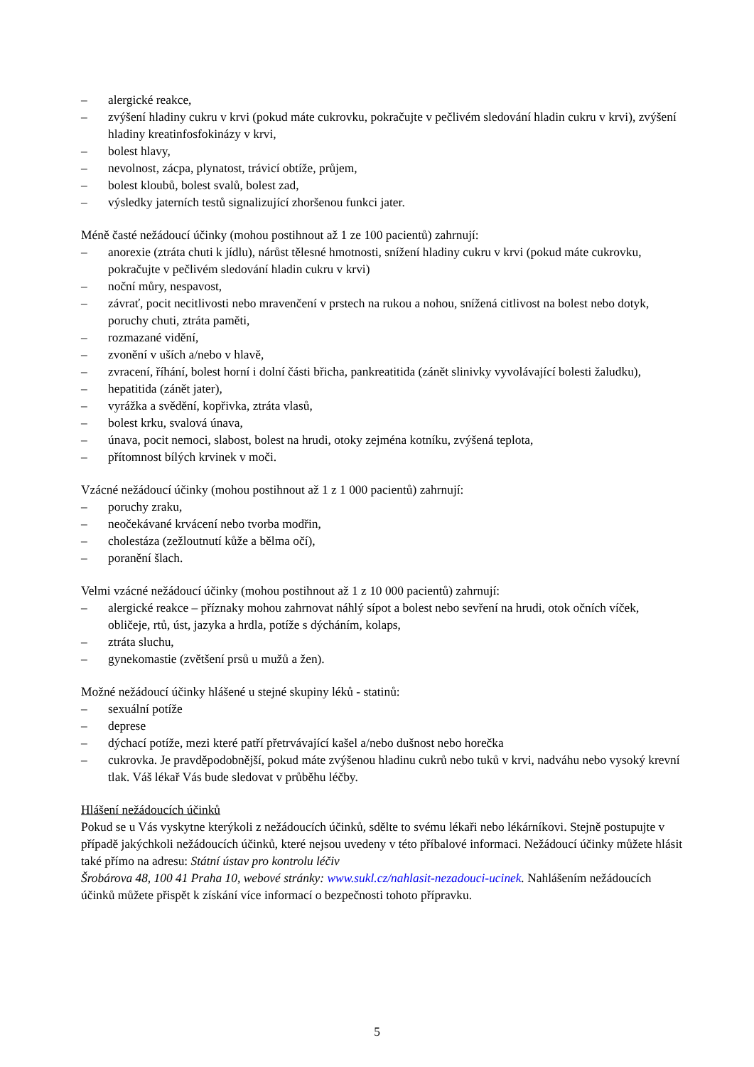– alergické reakce,
– zvýšení hladiny cukru v krvi (pokud máte cukrovku, pokračujte v pečlivém sledování hladin cukru v krvi), zvýšení hladiny kreatinfosfokinázy v krvi,
– bolest hlavy,
– nevolnost, zácpa, plynatost, trávicí obtíže, průjem,
– bolest kloubů, bolest svalů, bolest zad,
– výsledky jaterních testů signalizující zhoršenou funkci jater.
Méně časté nežádoucí účinky (mohou postihnout až 1 ze 100 pacientů) zahrnují:
– anorexie (ztráta chuti k jídlu), nárůst tělesné hmotnosti, snížení hladiny cukru v krvi (pokud máte cukrovku, pokračujte v pečlivém sledování hladin cukru v krvi)
– noční můry, nespavost,
– závrať, pocit necitlivosti nebo mravenčení v prstech na rukou a nohou, snížená citlivost na bolest nebo dotyk, poruchy chuti, ztráta paměti,
– rozmazané vidění,
– zvonění v uších a/nebo v hlavě,
– zvracení, říhání, bolest horní i dolní části břicha, pankreatitida (zánět slinivky vyvolávající bolesti žaludku),
– hepatitida (zánět jater),
– vyrážka a svědění, kopřivka, ztráta vlasů,
– bolest krku, svalová únava,
– únava, pocit nemoci, slabost, bolest na hrudi, otoky zejména kotníku, zvýšená teplota,
– přítomnost bílých krvinek v moči.
Vzácné nežádoucí účinky (mohou postihnout až 1 z 1 000 pacientů) zahrnují:
– poruchy zraku,
– neočekávané krvácení nebo tvorba modřin,
– cholestáza (zežloutnutí kůže a bělma očí),
– poranění šlach.
Velmi vzácné nežádoucí účinky (mohou postihnout až 1 z 10 000 pacientů) zahrnují:
– alergické reakce – příznaky mohou zahrnovat náhlý sípot a bolest nebo sevření na hrudi, otok očních víček, obličeje, rtů, úst, jazyka a hrdla, potíže s dýcháním, kolaps,
– ztráta sluchu,
– gynekomastie (zvětšení prsů u mužů a žen).
Možné nežádoucí účinky hlášené u stejné skupiny léků - statinů:
– sexuální potíže
– deprese
– dýchací potíže, mezi které patří přetrvávající kašel a/nebo dušnost nebo horečka
– cukrovka. Je pravděpodobnější, pokud máte zvýšenou hladinu cukrů nebo tuků v krvi, nadváhu nebo vysoký krevní tlak. Váš lékař Vás bude sledovat v průběhu léčby.
Hlášení nežádoucích účinků
Pokud se u Vás vyskytne kterýkoli z nežádoucích účinků, sdělte to svému lékaři nebo lékárníkovi. Stejně postupujte v případě jakýchkoli nežádoucích účinků, které nejsou uvedeny v této příbalové informaci. Nežádoucí účinky můžete hlásit také přímo na adresu: Státní ústav pro kontrolu léčiv
Šrobárova 48, 100 41 Praha 10, webové stránky: www.sukl.cz/nahlasit-nezadouci-ucinek. Nahlášením nežádoucích účinků můžete přispět k získání více informací o bezpečnosti tohoto přípravku.
5